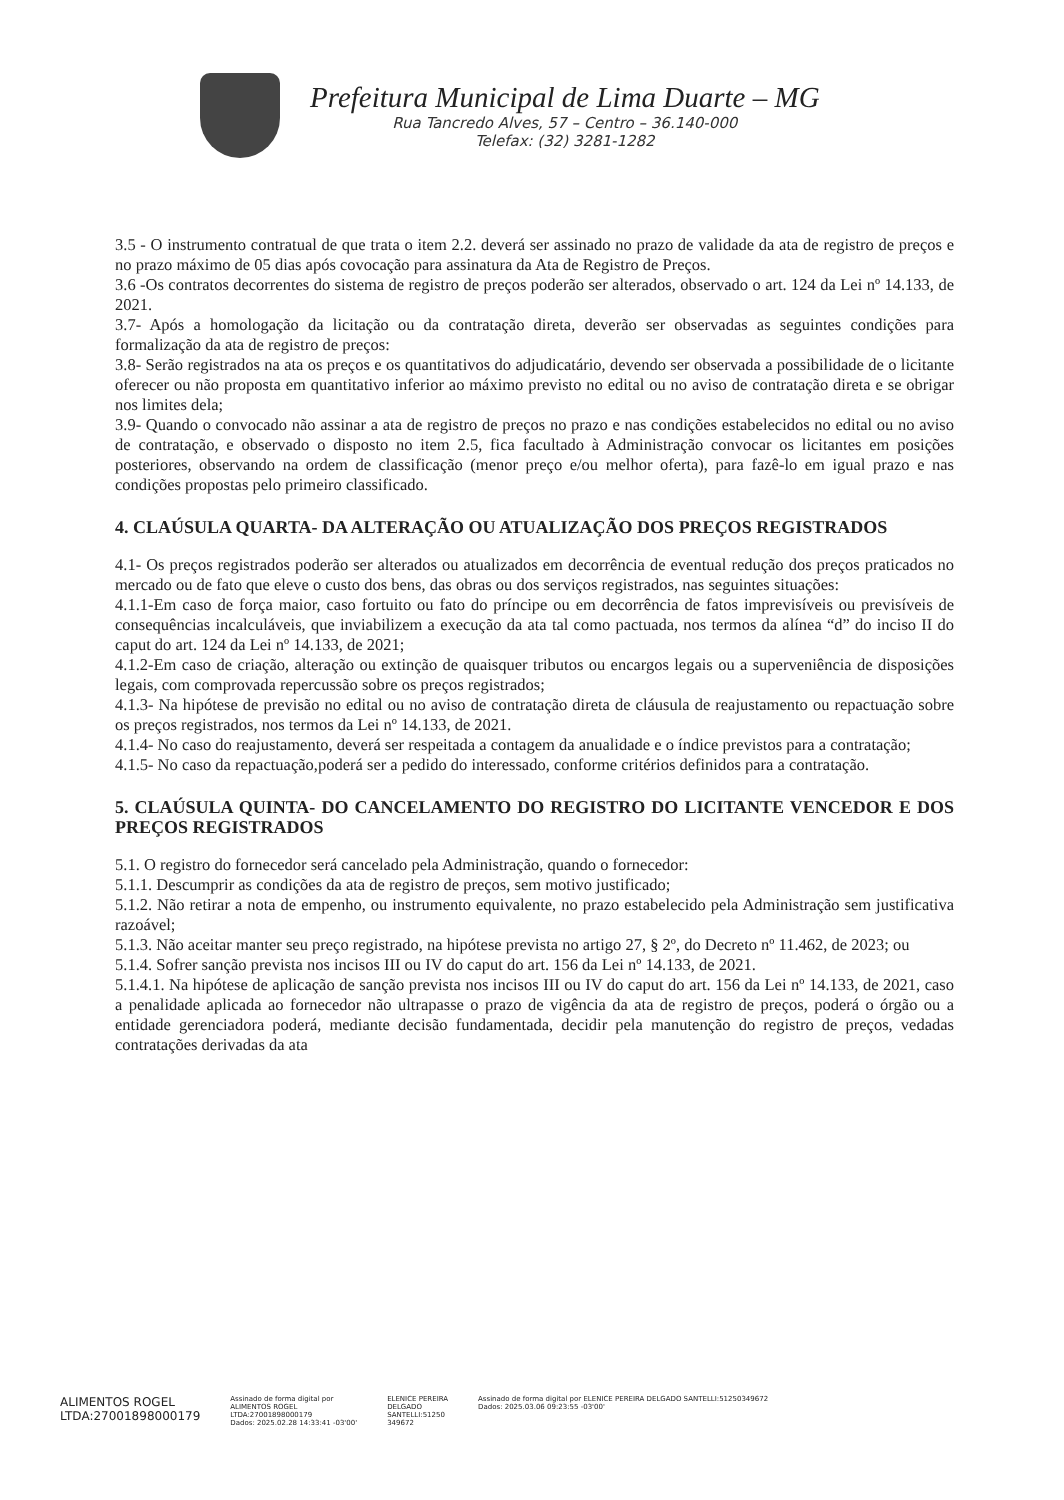Prefeitura Municipal de Lima Duarte – MG
Rua Tancredo Alves, 57 – Centro – 36.140-000
Telefax: (32) 3281-1282
3.5 - O instrumento contratual de que trata o item 2.2. deverá ser assinado no prazo de validade da ata de registro de preços e no prazo máximo de 05 dias após covocação para assinatura da Ata de Registro de Preços.
3.6 -Os contratos decorrentes do sistema de registro de preços poderão ser alterados, observado o art. 124 da Lei nº 14.133, de 2021.
3.7- Após a homologação da licitação ou da contratação direta, deverão ser observadas as seguintes condições para formalização da ata de registro de preços:
3.8- Serão registrados na ata os preços e os quantitativos do adjudicatário, devendo ser observada a possibilidade de o licitante oferecer ou não proposta em quantitativo inferior ao máximo previsto no edital ou no aviso de contratação direta e se obrigar nos limites dela;
3.9- Quando o convocado não assinar a ata de registro de preços no prazo e nas condições estabelecidos no edital ou no aviso de contratação, e observado o disposto no item 2.5, fica facultado à Administração convocar os licitantes em posições posteriores, observando na ordem de classificação (menor preço e/ou melhor oferta), para fazê-lo em igual prazo e nas condições propostas pelo primeiro classificado.
4. CLAÚSULA QUARTA- DA ALTERAÇÃO OU ATUALIZAÇÃO DOS PREÇOS REGISTRADOS
4.1- Os preços registrados poderão ser alterados ou atualizados em decorrência de eventual redução dos preços praticados no mercado ou de fato que eleve o custo dos bens, das obras ou dos serviços registrados, nas seguintes situações:
4.1.1-Em caso de força maior, caso fortuito ou fato do príncipe ou em decorrência de fatos imprevisíveis ou previsíveis de consequências incalculáveis, que inviabilizem a execução da ata tal como pactuada, nos termos da alínea “d” do inciso II do caput do art. 124 da Lei nº 14.133, de 2021;
4.1.2-Em caso de criação, alteração ou extinção de quaisquer tributos ou encargos legais ou a superveniência de disposições legais, com comprovada repercussão sobre os preços registrados;
4.1.3- Na hipótese de previsão no edital ou no aviso de contratação direta de cláusula de reajustamento ou repactuação sobre os preços registrados, nos termos da Lei nº 14.133, de 2021.
4.1.4- No caso do reajustamento, deverá ser respeitada a contagem da anualidade e o índice previstos para a contratação;
4.1.5- No caso da repactuação,poderá ser a pedido do interessado, conforme critérios definidos para a contratação.
5. CLAÚSULA QUINTA- DO CANCELAMENTO DO REGISTRO DO LICITANTE VENCEDOR E DOS PREÇOS REGISTRADOS
5.1. O registro do fornecedor será cancelado pela Administração, quando o fornecedor:
5.1.1. Descumprir as condições da ata de registro de preços, sem motivo justificado;
5.1.2. Não retirar a nota de empenho, ou instrumento equivalente, no prazo estabelecido pela Administração sem justificativa razoável;
5.1.3. Não aceitar manter seu preço registrado, na hipótese prevista no artigo 27, § 2º, do Decreto nº 11.462, de 2023; ou
5.1.4. Sofrer sanção prevista nos incisos III ou IV do caput do art. 156 da Lei nº 14.133, de 2021.
5.1.4.1. Na hipótese de aplicação de sanção prevista nos incisos III ou IV do caput do art. 156 da Lei nº 14.133, de 2021, caso a penalidade aplicada ao fornecedor não ultrapasse o prazo de vigência da ata de registro de preços, poderá o órgão ou a entidade gerenciadora poderá, mediante decisão fundamentada, decidir pela manutenção do registro de preços, vedadas contratações derivadas da ata
ALIMENTOS ROGEL
LTDA:27001898000179
Assinado de forma digital por
ALIMENTOS ROGEL
LTDA:27001898000179
Dados: 2025.02.28 14:33:41 -03'00'
ELENICE PEREIRA
DELGADO
SANTELLI:51250
349672
Assinado de forma digital por ELENICE PEREIRA DELGADO SANTELLI:51250349672
Dados: 2025.03.06 09:23:55 -03'00'